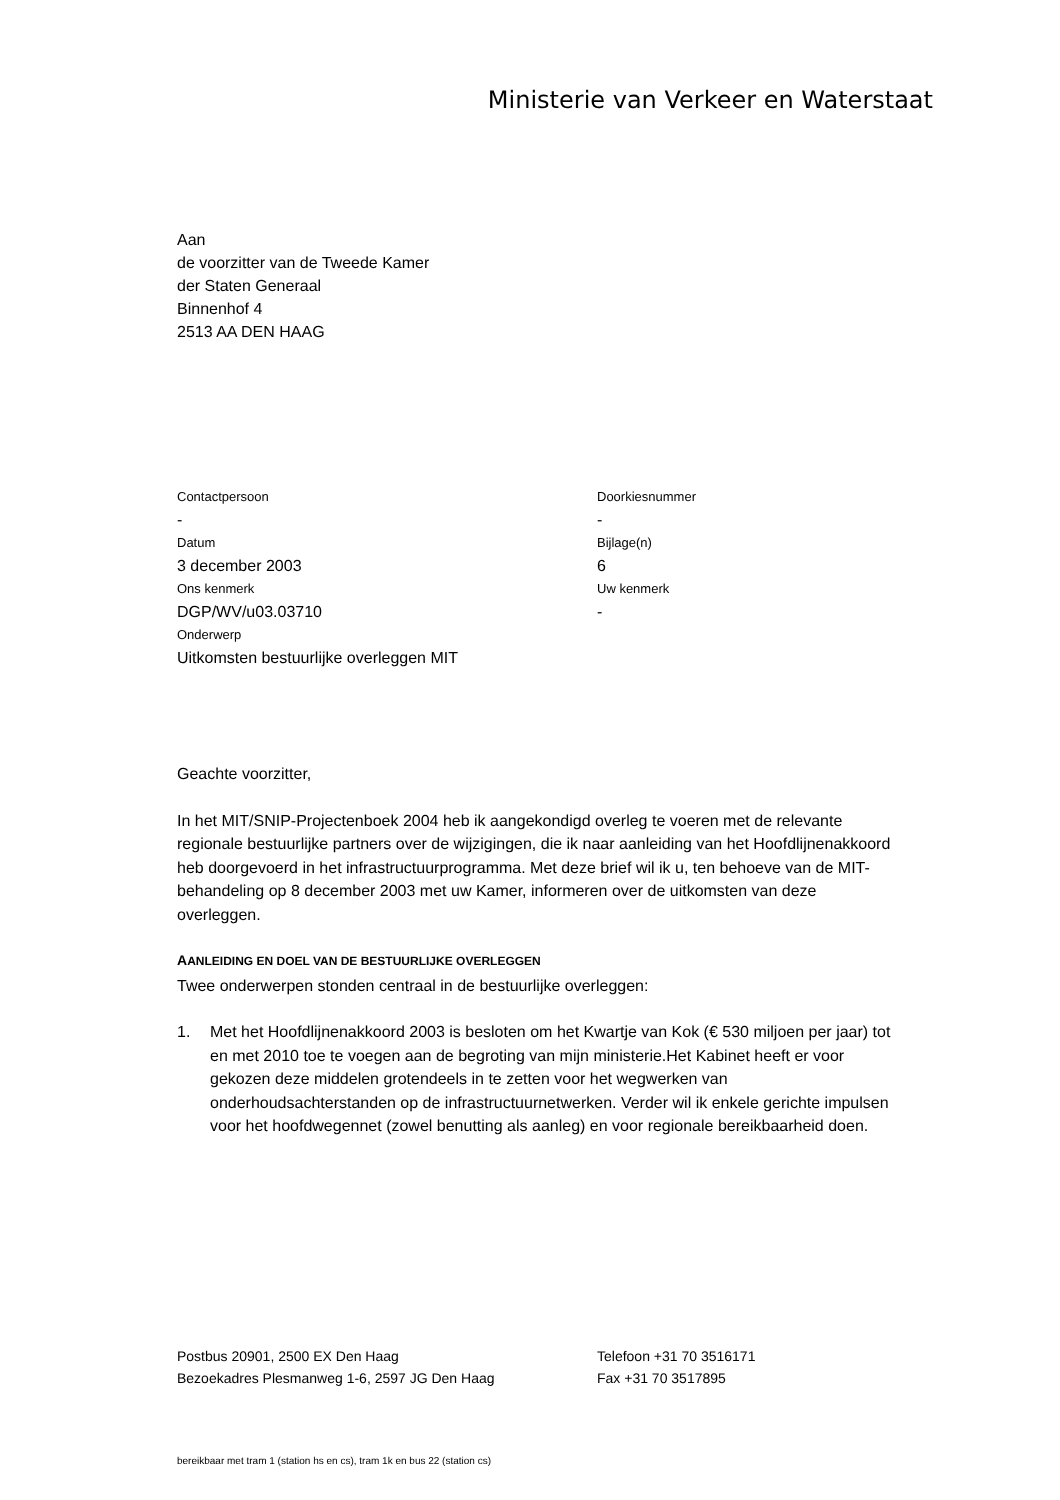Ministerie van Verkeer en Waterstaat
Aan
de voorzitter van de Tweede Kamer
der Staten Generaal
Binnenhof 4
2513 AA DEN HAAG
Contactpersoon
-
Doorkiesnummer
-
Datum
3 december 2003
Bijlage(n)
6
Ons kenmerk
DGP/WV/u03.03710
Uw kenmerk
-
Onderwerp
Uitkomsten bestuurlijke overleggen MIT
Geachte voorzitter,
In het MIT/SNIP-Projectenboek 2004 heb ik aangekondigd overleg te voeren met de relevante regionale bestuurlijke partners over de wijzigingen, die ik naar aanleiding van het Hoofdlijnenakkoord heb doorgevoerd in het infrastructuurprogramma. Met deze brief wil ik u, ten behoeve van de MIT-behandeling op 8 december 2003 met uw Kamer, informeren over de uitkomsten van deze overleggen.
AANLEIDING EN DOEL VAN DE BESTUURLIJKE OVERLEGGEN
Twee onderwerpen stonden centraal in de bestuurlijke overleggen:
1. Met het Hoofdlijnenakkoord 2003 is besloten om het Kwartje van Kok (€ 530 miljoen per jaar) tot en met 2010 toe te voegen aan de begroting van mijn ministerie.Het Kabinet heeft er voor gekozen deze middelen grotendeels in te zetten voor het wegwerken van onderhoudsachterstanden op de infrastructuurnetwerken. Verder wil ik enkele gerichte impulsen voor het hoofdwegennet (zowel benutting als aanleg) en voor regionale bereikbaarheid doen.
Postbus 20901, 2500 EX Den Haag
Telefoon +31 70 3516171
Bezoekadres Plesmanweg 1-6, 2597 JG Den Haag
Fax +31 70 3517895
bereikbaar met tram 1 (station hs en cs), tram 1k en bus 22 (station cs)